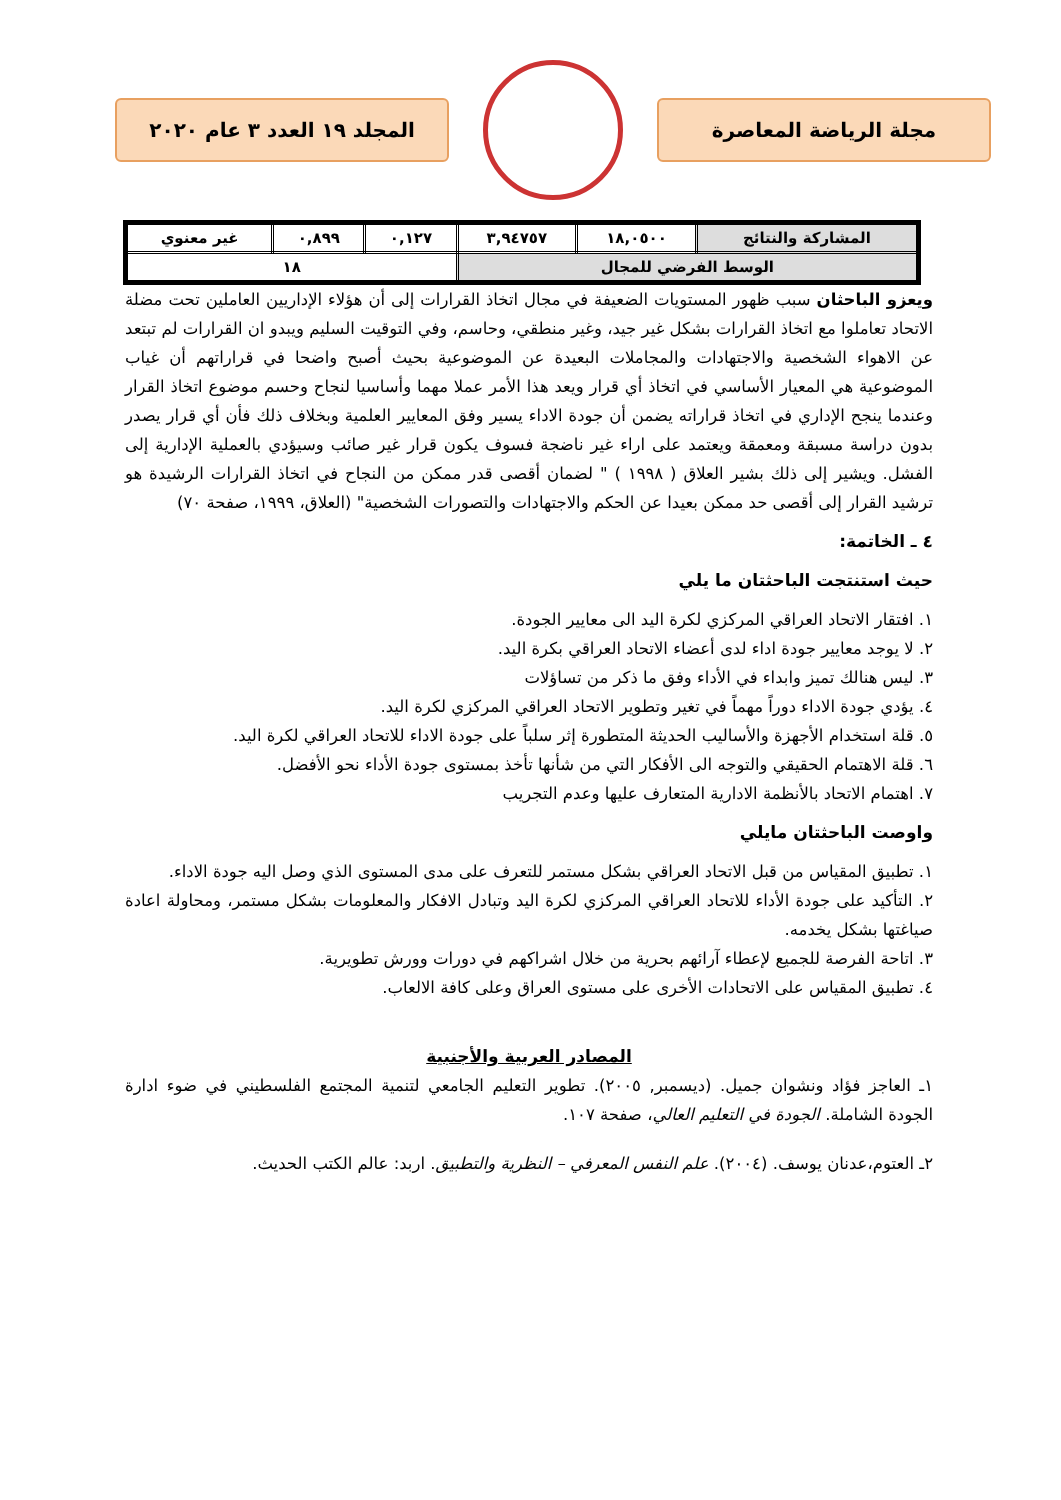مجلة الرياضة المعاصرة المجلد ١٩ العدد ٣ عام ٢٠٢٠
| المشاركة والنتائج | ١٨,٠٥٠٠ | ٣,٩٤٧٥٧ | ٠,١٢٧ | ٠,٨٩٩ | غير معنوي |
| الوسط الفرضي للمجال | | | ١٨ | | |
ويعزو الباحثان سبب ظهور المستويات الضعيفة في مجال اتخاذ القرارات إلى أن هؤلاء الإداريين العاملين تحت مضلة الاتحاد تعاملوا مع اتخاذ القرارات بشكل غير جيد، وغير منطقي، وحاسم، وفي التوقيت السليم ويبدو ان القرارات لم تبتعد عن الاهواء الشخصية والاجتهادات والمجاملات البعيدة عن الموضوعية بحيث أصبح واضحا في قراراتهم أن غياب الموضوعية هي المعيار الأساسي في اتخاذ أي قرار ويعد هذا الأمر عملا مهما وأساسيا لنجاح وحسم موضوع اتخاذ القرار وعندما ينجح الإداري في اتخاذ قراراته يضمن أن جودة الاداء يسير وفق المعايير العلمية وبخلاف ذلك فأن أي قرار يصدر بدون دراسة مسبقة ومعمقة ويعتمد على اراء غير ناضجة فسوف يكون قرار غير صائب وسيؤدي بالعملية الإدارية إلى الفشل. ويشير إلى ذلك بشير العلاق ( ١٩٩٨ ) " لضمان أقصى قدر ممكن من النجاح في اتخاذ القرارات الرشيدة هو ترشيد القرار إلى أقصى حد ممكن بعيدا عن الحكم والاجتهادات والتصورات الشخصية" (العلاق، ١٩٩٩، صفحة ٧٠)
٤ ـ الخاتمة:
حيث استنتجت الباحثتان ما يلي
١. افتقار الاتحاد العراقي المركزي لكرة اليد الى معايير الجودة.
٢. لا يوجد معايير جودة اداء لدى أعضاء الاتحاد العراقي بكرة اليد.
٣. ليس هنالك تميز وابداء في الأداء وفق ما ذكر من تساؤلات
٤. يؤدي جودة الاداء دوراً مهماً في تغير وتطوير الاتحاد العراقي المركزي لكرة اليد.
٥. قلة استخدام الأجهزة والأساليب الحديثة المتطورة إثر سلباً على جودة الاداء للاتحاد العراقي لكرة اليد.
٦. قلة الاهتمام الحقيقي والتوجه الى الأفكار التي من شأنها تأخذ بمستوى جودة الأداء نحو الأفضل.
٧. اهتمام الاتحاد بالأنظمة الادارية المتعارف عليها وعدم التجريب
واوصت الباحثتان مايلي
١. تطبيق المقياس من قبل الاتحاد العراقي بشكل مستمر للتعرف على مدى المستوى الذي وصل اليه جودة الاداء.
٢. التأكيد على جودة الأداء للاتحاد العراقي المركزي لكرة اليد وتبادل الافكار والمعلومات بشكل مستمر، ومحاولة اعادة صياغتها بشكل يخدمه.
٣. اتاحة الفرصة للجميع لإعطاء آرائهم بحرية من خلال اشراكهم في دورات وورش تطويرية.
٤. تطبيق المقياس على الاتحادات الأخرى على مستوى العراق وعلى كافة الالعاب.
المصادر العربية والأجنبية
١ـ العاجز فؤاد ونشوان جميل. (ديسمبر, ٢٠٠٥). تطوير التعليم الجامعي لتنمية المجتمع الفلسطيني في ضوء ادارة الجودة الشاملة. الجودة في التعليم العالي، صفحة ١٠٧.
٢ـ العتوم،عدنان يوسف. (٢٠٠٤). علم النفس المعرفي – النظرية والتطبيق. اربد: عالم الكتب الحديث.